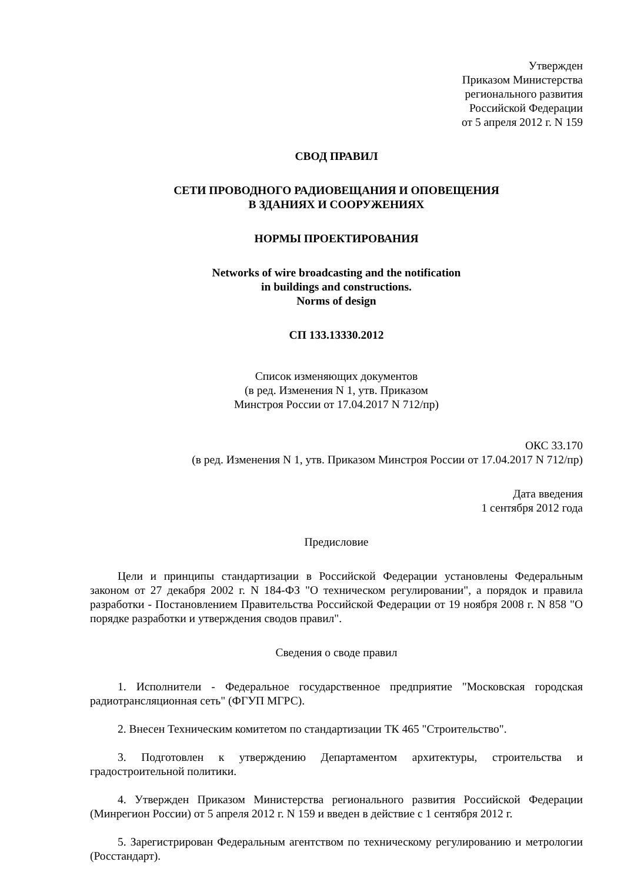Утвержден
Приказом Министерства
регионального развития
Российской Федерации
от 5 апреля 2012 г. N 159
СВОД ПРАВИЛ
СЕТИ ПРОВОДНОГО РАДИОВЕЩАНИЯ И ОПОВЕЩЕНИЯ
В ЗДАНИЯХ И СООРУЖЕНИЯХ
НОРМЫ ПРОЕКТИРОВАНИЯ
Networks of wire broadcasting and the notification
in buildings and constructions.
Norms of design
СП 133.13330.2012
Список изменяющих документов
(в ред. Изменения N 1, утв. Приказом
Минстроя России от 17.04.2017 N 712/пр)
ОКС 33.170
(в ред. Изменения N 1, утв. Приказом Минстроя России от 17.04.2017 N 712/пр)
Дата введения
1 сентября 2012 года
Предисловие
Цели и принципы стандартизации в Российской Федерации установлены Федеральным законом от 27 декабря 2002 г. N 184-ФЗ "О техническом регулировании", а порядок и правила разработки - Постановлением Правительства Российской Федерации от 19 ноября 2008 г. N 858 "О порядке разработки и утверждения сводов правил".
Сведения о своде правил
1. Исполнители - Федеральное государственное предприятие "Московская городская радиотрансляционная сеть" (ФГУП МГРС).
2. Внесен Техническим комитетом по стандартизации ТК 465 "Строительство".
3. Подготовлен к утверждению Департаментом архитектуры, строительства и градостроительной политики.
4. Утвержден Приказом Министерства регионального развития Российской Федерации (Минрегион России) от 5 апреля 2012 г. N 159 и введен в действие с 1 сентября 2012 г.
5. Зарегистрирован Федеральным агентством по техническому регулированию и метрологии (Росстандарт).